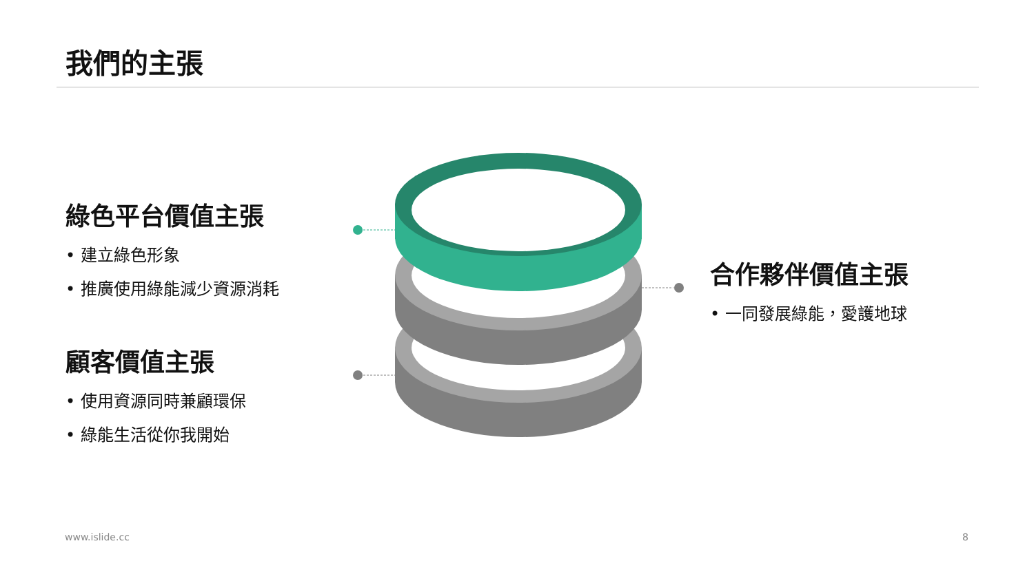我們的主張
綠色平台價值主張
• 建立綠色形象
• 推廣使用綠能減少資源消耗
顧客價值主張
• 使用資源同時兼顧環保
• 綠能生活從你我開始
合作夥伴價值主張
• 一同發展綠能，愛護地球
www.islide.cc 8